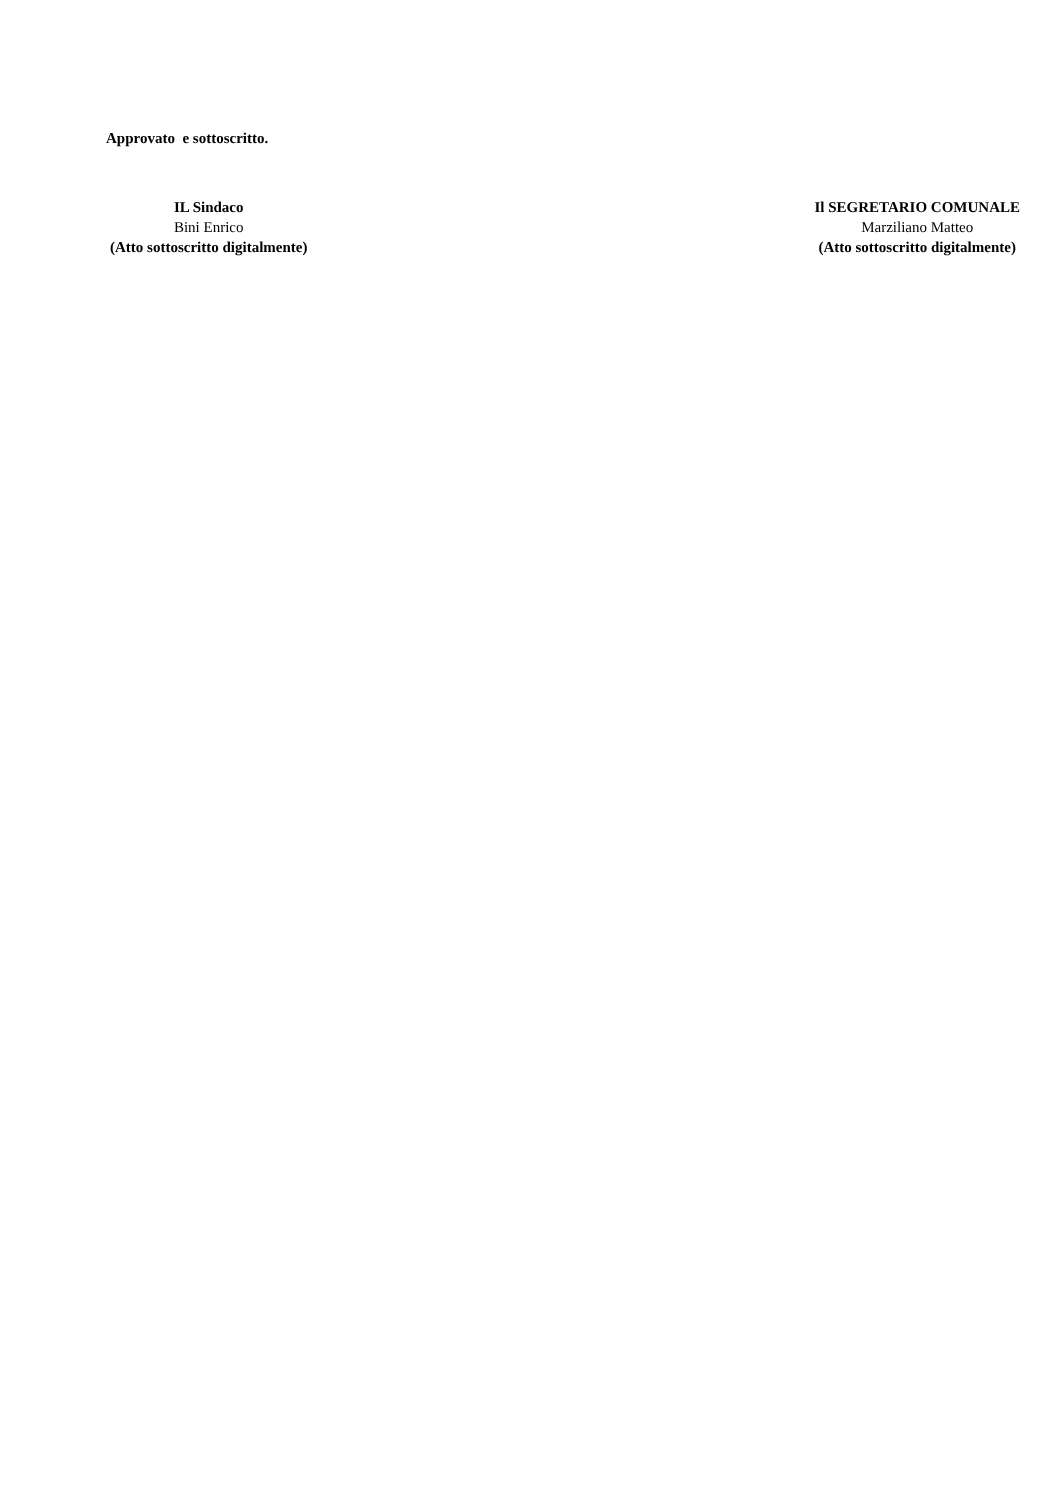Approvato e sottoscritto.
IL Sindaco
Bini Enrico
(Atto sottoscritto digitalmente)
Il SEGRETARIO COMUNALE
Marziliano Matteo
(Atto sottoscritto digitalmente)